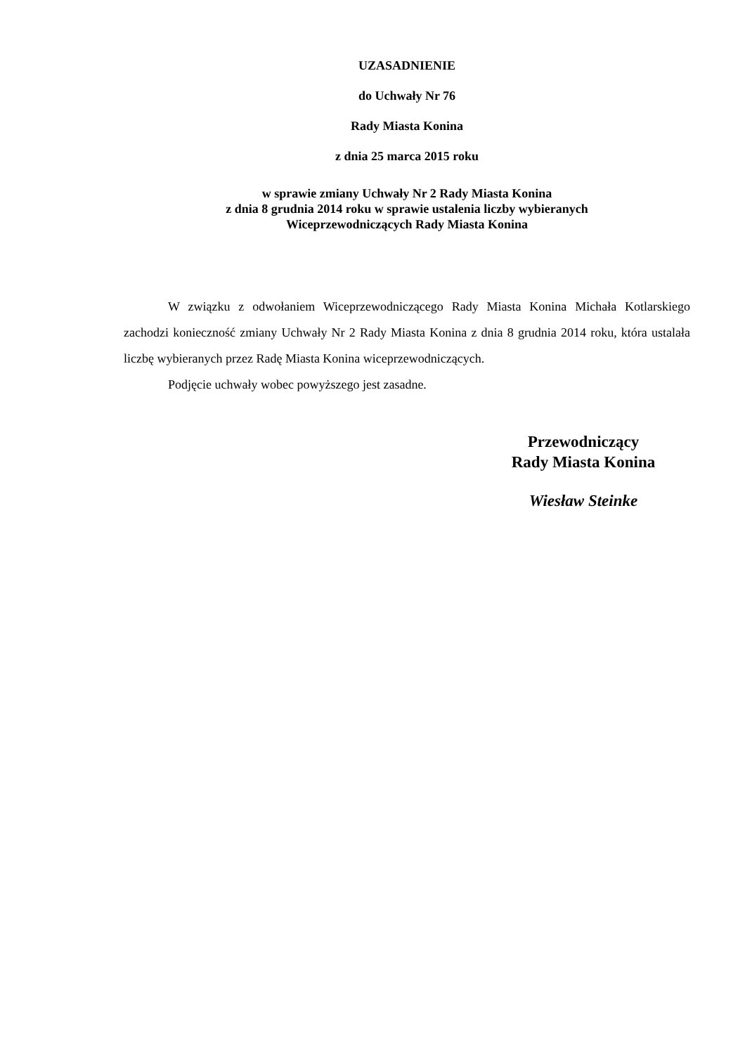UZASADNIENIE
do Uchwały Nr 76
Rady Miasta Konina
z dnia 25 marca 2015 roku
w sprawie zmiany Uchwały Nr 2 Rady Miasta Konina
z dnia 8 grudnia 2014 roku w sprawie ustalenia liczby wybieranych
Wiceprzewodniczących Rady Miasta Konina
W związku z odwołaniem Wiceprzewodniczącego Rady Miasta Konina Michała Kotlarskiego zachodzi konieczność zmiany Uchwały Nr 2 Rady Miasta Konina z dnia 8 grudnia 2014 roku, która ustalała liczbę wybieranych przez Radę Miasta Konina wiceprzewodniczących.
Podjęcie uchwały wobec powyższego jest zasadne.
Przewodniczący
Rady Miasta Konina
Wiesław Steinke